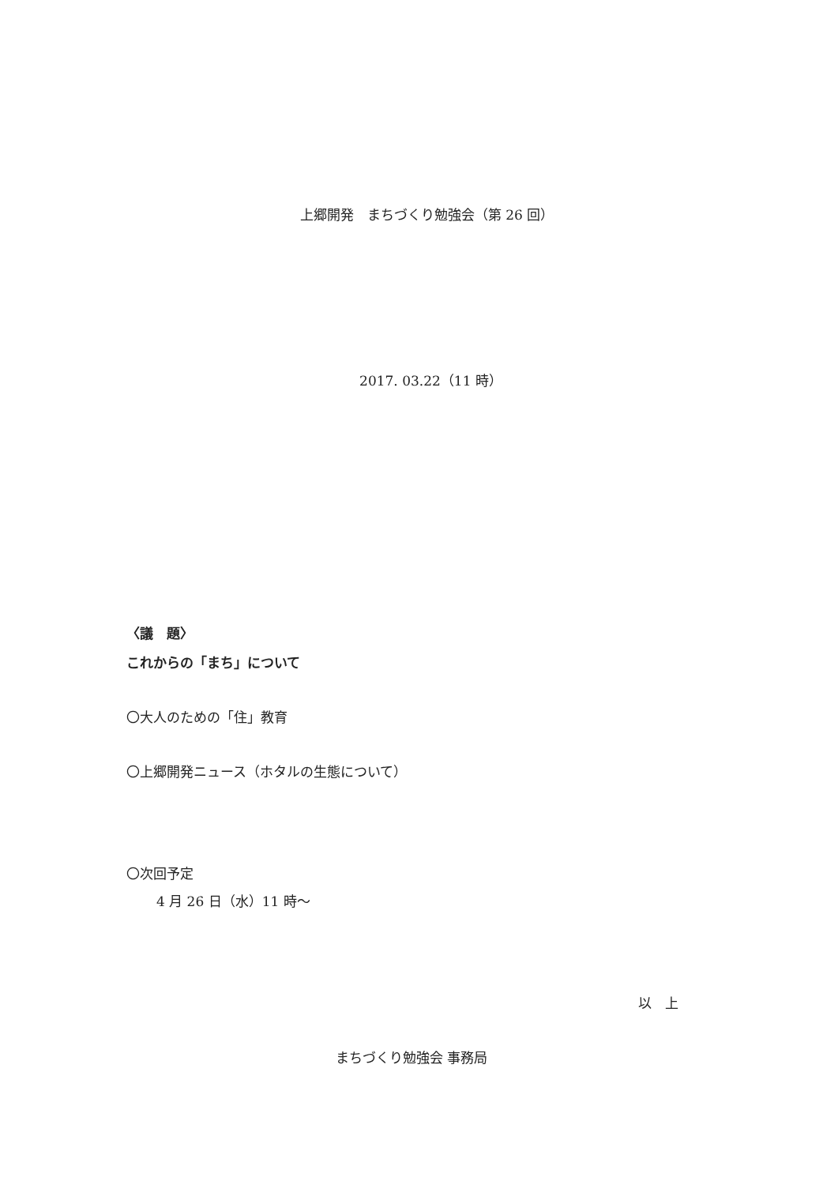上郷開発　まちづくり勉強会（第 26 回）
2017. 03.22（11 時）
〈議　題〉
これからの「まち」について
〇大人のための「住」教育
〇上郷開発ニュース（ホタルの生態について）
〇次回予定
4 月 26 日（水）11 時～
以　上
まちづくり勉強会 事務局